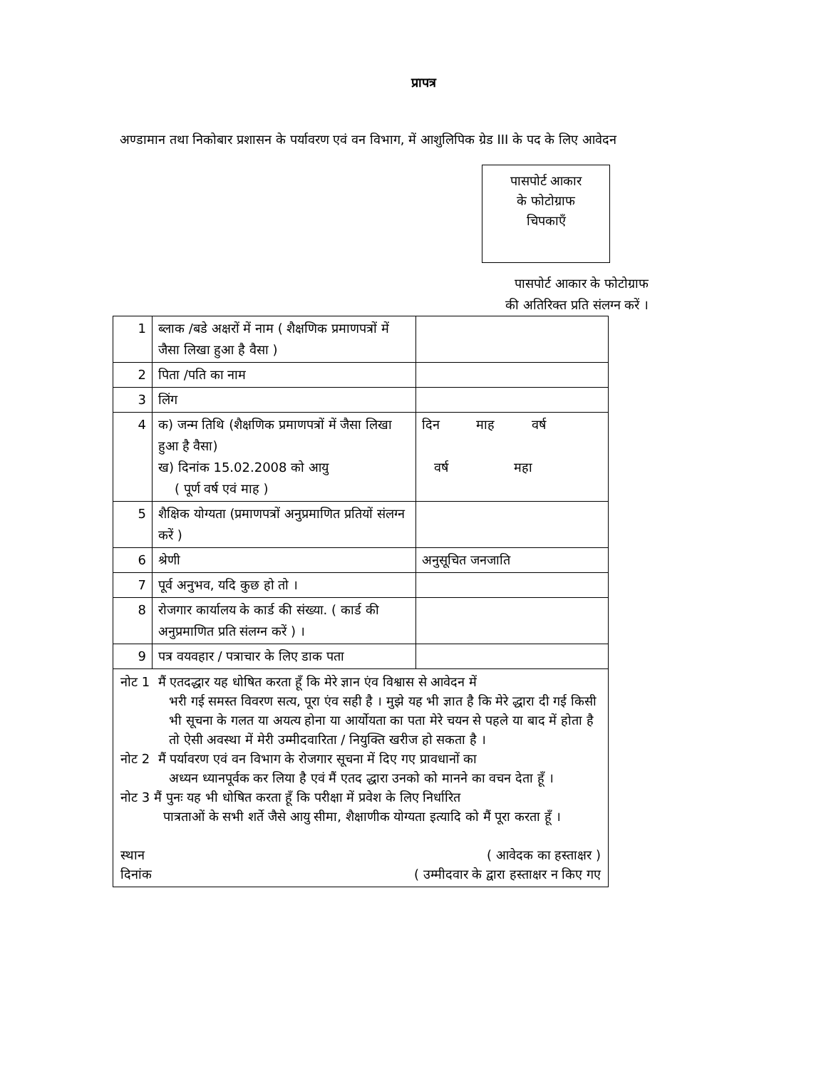प्रापत्र
अण्डामान तथा निकोबार प्रशासन के पर्यावरण एवं वन विभाग, में आशुलिपिक ग्रेड III के पद के लिए आवेदन
पासपोर्ट आकार
के फोटोग्राफ
चिपकाएँ
पासपोर्ट आकार के फोटोग्राफ
की अतिरिक्त प्रति संलग्न करें ।
| 1 | ब्लाक /बडे अक्षरों में नाम ( शैक्षणिक प्रमाणपत्रों में जैसा लिखा हुआ है वैसा ) | |
| 2 | पिता /पति का नाम | |
| 3 | लिंग | |
| 4 | क) जन्म तिथि (शैक्षणिक प्रमाणपत्रों में जैसा लिखा हुआ है वैसा) ख) दिनांक 15.02.2008 को आयु ( पूर्ण वर्ष एवं माह ) | दिन माह वर्ष वर्ष महा |
| 5 | शैक्षिक योग्यता (प्रमाणपत्रों अनुप्रमाणित प्रतियों संलग्न करें ) | |
| 6 | श्रेणी | अनुसूचित जनजाति |
| 7 | पूर्व अनुभव, यदि कुछ हो तो । | |
| 8 | रोजगार कार्यालय के कार्ड की संख्या. ( कार्ड की अनुप्रमाणित प्रति संलग्न करें ) । | |
| 9 | पत्र वयवहार / पत्राचार के लिए डाक पता | |
| नोट 1 मैं एतदद्धार यह धोषित करता हूँ कि मेरे ज्ञान एंव विश्वास से आवेदन में भरी गई समस्त विवरण सत्य, पूरा एंव सही है । मुझे यह भी ज्ञात है कि मेरे द्धारा दी गई किसी भी सूचना के गलत या अयत्य होना या आर्योयता का पता मेरे चयन से पहले या बाद में होता है तो ऐसी अवस्था में मेरी उम्मीदवारिता / नियुक्ति खरीज हो सकता है । नोट 2 मैं पर्यावरण एवं वन विभाग के रोजगार सूचना में दिए गए प्रावधानों का अध्यन ध्यानपूर्वक कर लिया है एवं मैं एतद द्धारा उनको को मानने का वचन देता हूँ । नोट 3 मैं पुनः यह भी धोषित करता हूँ कि परीक्षा में प्रवेश के लिए निर्धारित पात्रताओं के सभी शर्ते जैसे आयु सीमा, शैक्षाणीक योग्यता इत्यादि को मैं पूरा करता हूँ । स्थान ( आवेदक का हस्ताक्षर ) दिनांक ( उम्मीदवार के द्वारा हस्ताक्षर न किए गए | | |